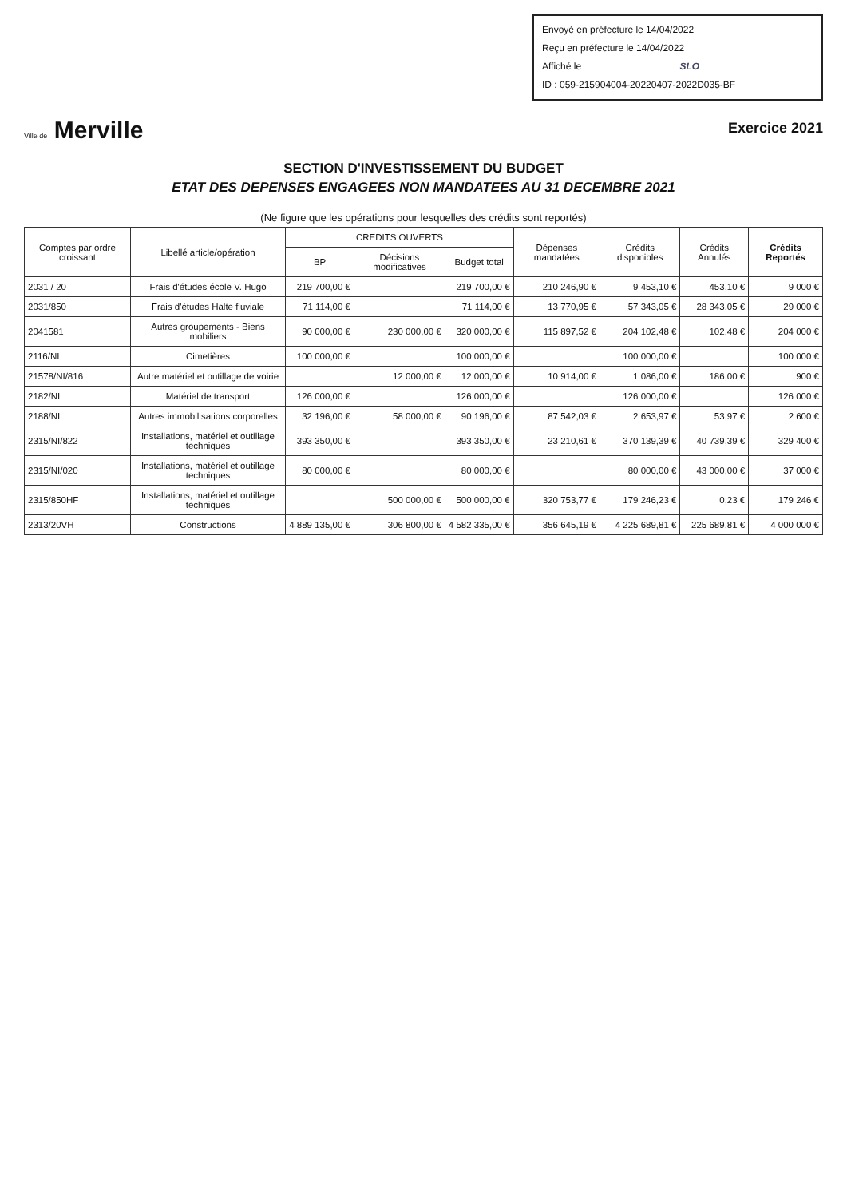Envoyé en préfecture le 14/04/2022
Reçu en préfecture le 14/04/2022
Affiché le SLO
ID : 059-215904004-20220407-2022D035-BF
Ville de Merville
Exercice 2021
SECTION D'INVESTISSEMENT DU BUDGET
ETAT DES DEPENSES ENGAGEES NON MANDATEES AU 31 DECEMBRE 2021
(Ne figure que les opérations pour lesquelles des crédits sont reportés)
| Comptes par ordre croissant | Libellé article/opération | CREDITS OUVERTS | | | Dépenses mandatées | Crédits disponibles | Crédits Annulés | Crédits Reportés |
| --- | --- | --- | --- | --- | --- | --- | --- | --- |
| | | BP | Décisions modificatives | Budget total | | | | |
| 2031 / 20 | Frais d'études école V. Hugo | 219 700,00 € | | 219 700,00 € | 210 246,90 € | 9 453,10 € | 453,10 € | 9 000 € |
| 2031/850 | Frais d'études Halte fluviale | 71 114,00 € | | 71 114,00 € | 13 770,95 € | 57 343,05 € | 28 343,05 € | 29 000 € |
| 2041581 | Autres groupements - Biens mobiliers | 90 000,00 € | 230 000,00 € | 320 000,00 € | 115 897,52 € | 204 102,48 € | 102,48 € | 204 000 € |
| 2116/NI | Cimetières | 100 000,00 € | | 100 000,00 € | | 100 000,00 € | | 100 000 € |
| 21578/NI/816 | Autre matériel et outillage de voirie | | 12 000,00 € | 12 000,00 € | 10 914,00 € | 1 086,00 € | 186,00 € | 900 € |
| 2182/NI | Matériel de transport | 126 000,00 € | | 126 000,00 € | | 126 000,00 € | | 126 000 € |
| 2188/NI | Autres immobilisations corporelles | 32 196,00 € | 58 000,00 € | 90 196,00 € | 87 542,03 € | 2 653,97 € | 53,97 € | 2 600 € |
| 2315/NI/822 | Installations, matériel et outillage techniques | 393 350,00 € | | 393 350,00 € | 23 210,61 € | 370 139,39 € | 40 739,39 € | 329 400 € |
| 2315/NI/020 | Installations, matériel et outillage techniques | 80 000,00 € | | 80 000,00 € | | 80 000,00 € | 43 000,00 € | 37 000 € |
| 2315/850HF | Installations, matériel et outillage techniques | | 500 000,00 € | 500 000,00 € | 320 753,77 € | 179 246,23 € | 0,23 € | 179 246 € |
| 2313/20VH | Constructions | 4 889 135,00 € | 306 800,00 € | 4 582 335,00 € | 356 645,19 € | 4 225 689,81 € | 225 689,81 € | 4 000 000 € |